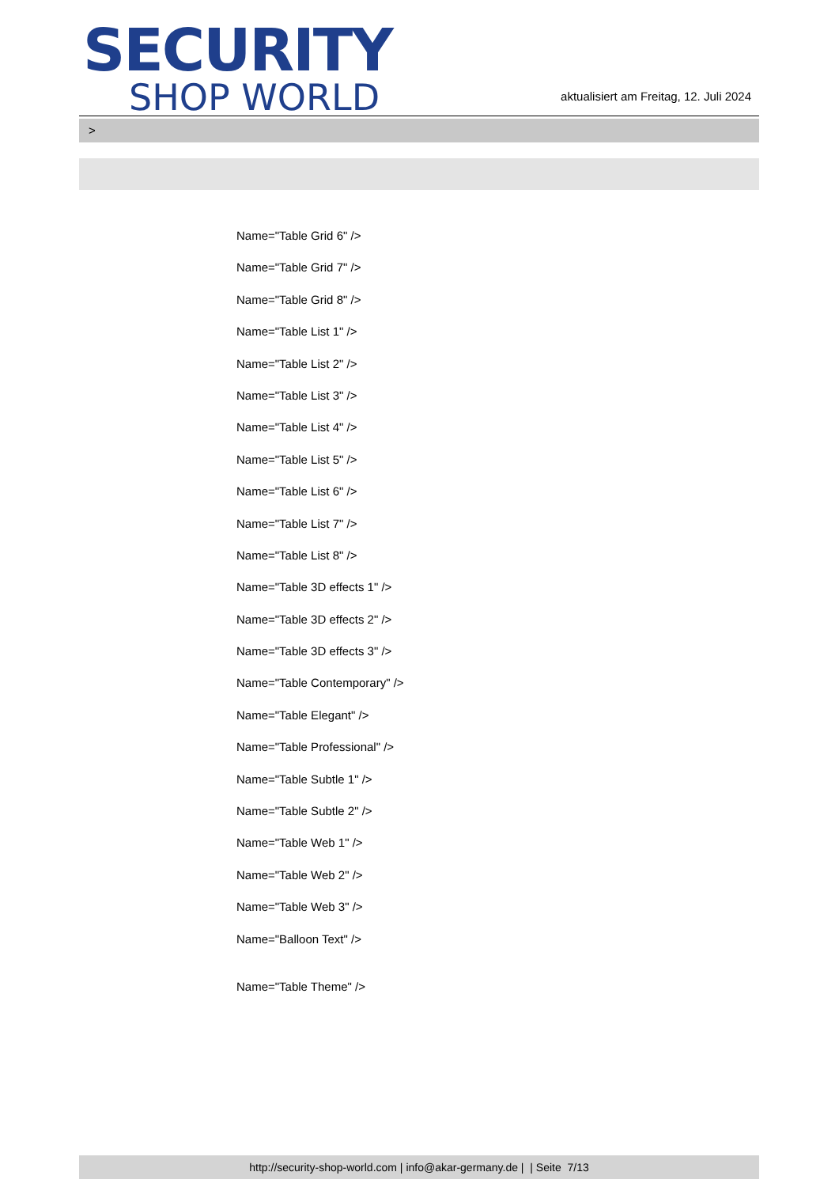SECURITY
SHOP WORLD
aktualisiert am Freitag, 12. Juli 2024
>
Name="Table Grid 6" />
Name="Table Grid 7" />
Name="Table Grid 8" />
Name="Table List 1" />
Name="Table List 2" />
Name="Table List 3" />
Name="Table List 4" />
Name="Table List 5" />
Name="Table List 6" />
Name="Table List 7" />
Name="Table List 8" />
Name="Table 3D effects 1" />
Name="Table 3D effects 2" />
Name="Table 3D effects 3" />
Name="Table Contemporary" />
Name="Table Elegant" />
Name="Table Professional" />
Name="Table Subtle 1" />
Name="Table Subtle 2" />
Name="Table Web 1" />
Name="Table Web 2" />
Name="Table Web 3" />
Name="Balloon Text" />
Name="Table Theme" />
http://security-shop-world.com | info@akar-germany.de | | Seite 7/13